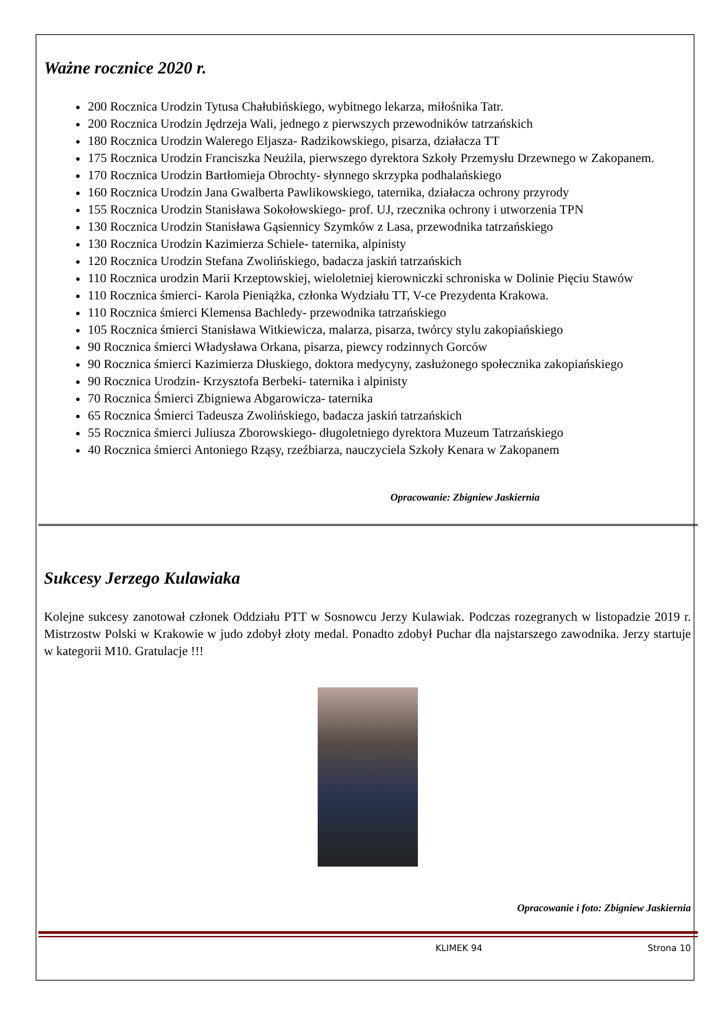Ważne rocznice 2020 r.
200 Rocznica Urodzin Tytusa Chałubińskiego, wybitnego lekarza, miłośnika Tatr.
200 Rocznica Urodzin Jędrzeja Wali, jednego z pierwszych przewodników tatrzańskich
180 Rocznica Urodzin Walerego Eljasza- Radzikowskiego, pisarza, działacza TT
175 Rocznica Urodzin Franciszka Neużila, pierwszego dyrektora Szkoły Przemysłu Drzewnego w Zakopanem.
170 Rocznica Urodzin Bartłomieja Obrochty- słynnego skrzypka podhalańskiego
160 Rocznica Urodzin Jana Gwalberta Pawlikowskiego, taternika, działacza ochrony przyrody
155 Rocznica Urodzin Stanisława Sokołowskiego- prof. UJ, rzecznika ochrony i utworzenia TPN
130 Rocznica Urodzin Stanisława Gąsiennicy Szymków z Lasa, przewodnika tatrzańskiego
130 Rocznica Urodzin Kazimierza Schiele- taternika, alpinisty
120 Rocznica Urodzin Stefana Zwolińskiego, badacza jaskiń tatrzańskich
110 Rocznica urodzin Marii Krzeptowskiej, wieloletniej kierowniczki schroniska w Dolinie Pięciu Stawów
110 Rocznica śmierci- Karola Pieniążka, członka Wydziału TT, V-ce Prezydenta Krakowa.
110 Rocznica śmierci Klemensa Bachledy- przewodnika tatrzańskiego
105 Rocznica śmierci Stanisława Witkiewicza, malarza, pisarza, twórcy stylu zakopiańskiego
90 Rocznica śmierci Władysława Orkana, pisarza, piewcy rodzinnych Gorców
90 Rocznica śmierci Kazimierza Dłuskiego, doktora medycyny, zasłużonego społecznika zakopiańskiego
90 Rocznica Urodzin- Krzysztofa Berbeki- taternika i alpinisty
70 Rocznica Śmierci Zbigniewa Abgarowicza- taternika
65 Rocznica Śmierci Tadeusza Zwolińskiego, badacza jaskiń tatrzańskich
55 Rocznica śmierci Juliusza Zborowskiego- długoletniego dyrektora Muzeum Tatrzańskiego
40 Rocznica śmierci Antoniego Rząsy, rzeźbiarza, nauczyciela Szkoły Kenara w Zakopanem
Opracowanie: Zbigniew Jaskiernia
Sukcesy Jerzego Kulawiaka
Kolejne sukcesy zanotował członek Oddziału PTT w Sosnowcu Jerzy Kulawiak. Podczas rozegranych w listopadzie 2019 r. Mistrzostw Polski w Krakowie w judo zdobył złoty medal. Ponadto zdobył Puchar dla najstarszego zawodnika. Jerzy startuje w kategorii M10. Gratulacje !!!
Opracowanie i foto: Zbigniew Jaskiernia
KLIMEK 94 Strona 10